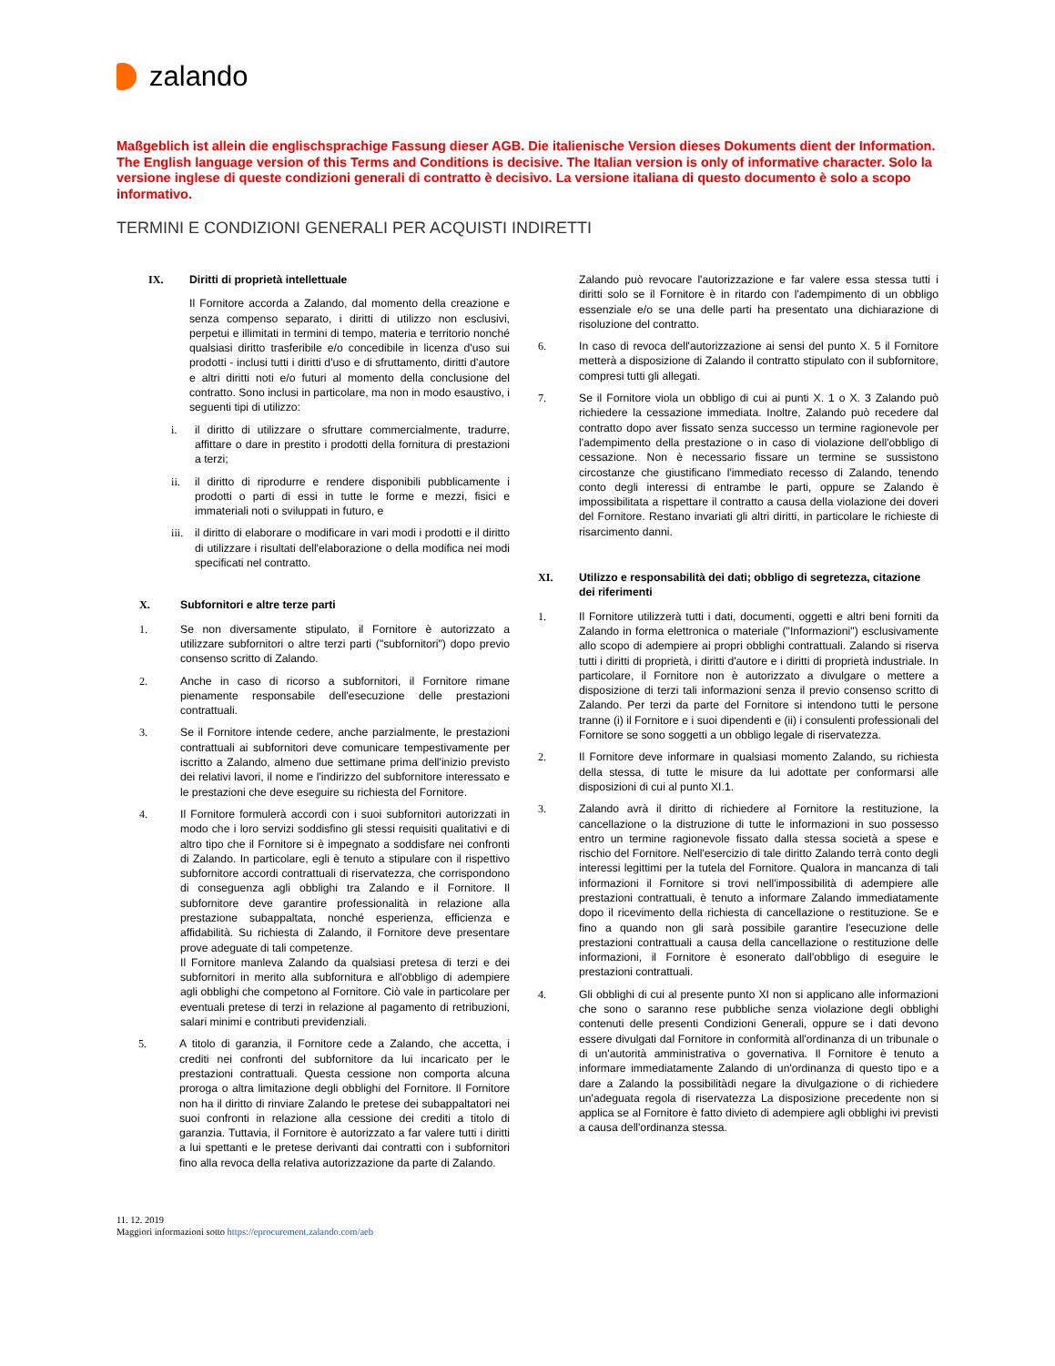zalando
Maßgeblich ist allein die englischsprachige Fassung dieser AGB. Die italienische Version dieses Dokuments dient der Information. The English language version of this Terms and Conditions is decisive. The Italian version is only of informative character. Solo la versione inglese di queste condizioni generali di contratto è decisivo. La versione italiana di questo documento è solo a scopo informativo.
TERMINI E CONDIZIONI GENERALI PER ACQUISTI INDIRETTI
IX. Diritti di proprietà intellettuale
Il Fornitore accorda a Zalando, dal momento della creazione e senza compenso separato, i diritti di utilizzo non esclusivi, perpetui e illimitati in termini di tempo, materia e territorio nonché qualsiasi diritto trasferibile e/o concedibile in licenza d'uso sui prodotti - inclusi tutti i diritti d'uso e di sfruttamento, diritti d'autore e altri diritti noti e/o futuri al momento della conclusione del contratto. Sono inclusi in particolare, ma non in modo esaustivo, i seguenti tipi di utilizzo:
i. il diritto di utilizzare o sfruttare commercialmente, tradurre, affittare o dare in prestito i prodotti della fornitura di prestazioni a terzi;
ii. il diritto di riprodurre e rendere disponibili pubblicamente i prodotti o parti di essi in tutte le forme e mezzi, fisici e immateriali noti o sviluppati in futuro, e
iii.
il diritto di elaborare o modificare in vari modi i prodotti e il diritto di utilizzare i risultati dell'elaborazione o della modifica nei modi specificati nel contratto.
X. Subfornitori e altre terze parti
1. Se non diversamente stipulato, il Fornitore è autorizzato a utilizzare subfornitori o altre terzi parti ("subfornitori") dopo previo consenso scritto di Zalando.
2. Anche in caso di ricorso a subfornitori, il Fornitore rimane pienamente responsabile dell'esecuzione delle prestazioni contrattuali.
3. Se il Fornitore intende cedere, anche parzialmente, le prestazioni contrattuali ai subfornitori deve comunicare tempestivamente per iscritto a Zalando, almeno due settimane prima dell'inizio previsto dei relativi lavori, il nome e l'indirizzo del subfornitore interessato e le prestazioni che deve eseguire su richiesta del Fornitore.
4. Il Fornitore formulerà accordi con i suoi subfornitori autorizzati in modo che i loro servizi soddisfino gli stessi requisiti qualitativi e di altro tipo che il Fornitore si è impegnato a soddisfare nei confronti di Zalando. In particolare, egli è tenuto a stipulare con il rispettivo subfornitore accordi contrattuali di riservatezza, che corrispondono di conseguenza agli obblighi tra Zalando e il Fornitore. Il subfornitore deve garantire professionalità in relazione alla prestazione subappaltata, nonché esperienza, efficienza e affidabilità. Su richiesta di Zalando, il Fornitore deve presentare prove adeguate di tali competenze.
Il Fornitore manleva Zalando da qualsiasi pretesa di terzi e dei subfornitori in merito alla subfornitura e all'obbligo di adempiere agli obblighi che competono al Fornitore. Ciò vale in particolare per eventuali pretese di terzi in relazione al pagamento di retribuzioni, salari minimi e contributi previdenziali.
5. A titolo di garanzia, il Fornitore cede a Zalando, che accetta, i crediti nei confronti del subfornitore da lui incaricato per le prestazioni contrattuali. Questa cessione non comporta alcuna proroga o altra limitazione degli obblighi del Fornitore. Il Fornitore non ha il diritto di rinviare Zalando le pretese dei subappaltatori nei suoi confronti in relazione alla cessione dei crediti a titolo di garanzia. Tuttavia, il Fornitore è autorizzato a far valere tutti i diritti a lui spettanti e le pretese derivanti dai contratti con i subfornitori fino alla revoca della relativa autorizzazione da parte di Zalando.
Zalando può revocare l'autorizzazione e far valere essa stessa tutti i diritti solo se il Fornitore è in ritardo con l'adempimento di un obbligo essenziale e/o se una delle parti ha presentato una dichiarazione di risoluzione del contratto.
6. In caso di revoca dell'autorizzazione ai sensi del punto X. 5 il Fornitore metterà a disposizione di Zalando il contratto stipulato con il subfornitore, compresi tutti gli allegati.
7. Se il Fornitore viola un obbligo di cui ai punti X. 1 o X. 3 Zalando può richiedere la cessazione immediata. Inoltre, Zalando può recedere dal contratto dopo aver fissato senza successo un termine ragionevole per l'adempimento della prestazione o in caso di violazione dell'obbligo di cessazione. Non è necessario fissare un termine se sussistono circostanze che giustificano l'immediato recesso di Zalando, tenendo conto degli interessi di entrambe le parti, oppure se Zalando è impossibilitata a rispettare il contratto a causa della violazione dei doveri del Fornitore. Restano invariati gli altri diritti, in particolare le richieste di risarcimento danni.
XI. Utilizzo e responsabilità dei dati; obbligo di segretezza, citazione dei riferimenti
1. Il Fornitore utilizzerà tutti i dati, documenti, oggetti e altri beni forniti da Zalando in forma elettronica o materiale ("Informazioni") esclusivamente allo scopo di adempiere ai propri obblighi contrattuali. Zalando si riserva tutti i diritti di proprietà, i diritti d'autore e i diritti di proprietà industriale. In particolare, il Fornitore non è autorizzato a divulgare o mettere a disposizione di terzi tali informazioni senza il previo consenso scritto di Zalando. Per terzi da parte del Fornitore si intendono tutti le persone tranne (i) il Fornitore e i suoi dipendenti e (ii) i consulenti professionali del Fornitore se sono soggetti a un obbligo legale di riservatezza.
2. Il Fornitore deve informare in qualsiasi momento Zalando, su richiesta della stessa, di tutte le misure da lui adottate per conformarsi alle disposizioni di cui al punto XI.1.
3. Zalando avrà il diritto di richiedere al Fornitore la restituzione, la cancellazione o la distruzione di tutte le informazioni in suo possesso entro un termine ragionevole fissato dalla stessa società a spese e rischio del Fornitore. Nell'esercizio di tale diritto Zalando terrà conto degli interessi legittimi per la tutela del Fornitore. Qualora in mancanza di tali informazioni il Fornitore si trovi nell'impossibilità di adempiere alle prestazioni contrattuali, è tenuto a informare Zalando immediatamente dopo il ricevimento della richiesta di cancellazione o restituzione. Se e fino a quando non gli sarà possibile garantire l'esecuzione delle prestazioni contrattuali a causa della cancellazione o restituzione delle informazioni, il Fornitore è esonerato dall'obbligo di eseguire le prestazioni contrattuali.
4. Gli obblighi di cui al presente punto XI non si applicano alle informazioni che sono o saranno rese pubbliche senza violazione degli obblighi contenuti delle presenti Condizioni Generali, oppure se i dati devono essere divulgati dal Fornitore in conformità all'ordinanza di un tribunale o di un'autorità amministrativa o governativa. Il Fornitore è tenuto a informare immediatamente Zalando di un'ordinanza di questo tipo e a dare a Zalando la possibilitàdi negare la divulgazione o di richiedere un'adeguata regola di riservatezza La disposizione precedente non si applica se al Fornitore è fatto divieto di adempiere agli obblighi ivi previsti a causa dell'ordinanza stessa.
11. 12. 2019
Maggiori informazioni sotto https://eprocurement.zalando.com/aeb